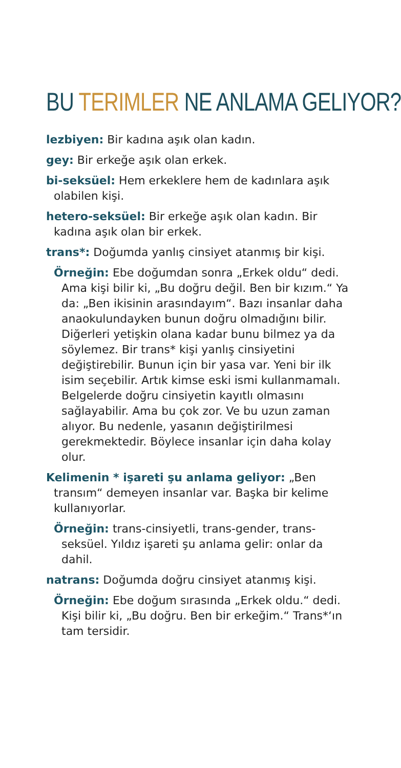BU TERIMLER NE ANLAMA GELIYOR?
lezbiyen: Bir kadına aşık olan kadın.
gey: Bir erkeğe aşık olan erkek.
bi-seksüel: Hem erkeklere hem de kadınlara aşık olabilen kişi.
hetero-seksüel: Bir erkeğe aşık olan kadın. Bir kadına aşık olan bir erkek.
trans*: Doğumda yanlış cinsiyet atanmış bir kişi.
Örneğin: Ebe doğumdan sonra „Erkek oldu“ dedi. Ama kişi bilir ki, „Bu doğru değil. Ben bir kızım.“ Ya da: „Ben ikisinin arasındayım“. Bazı insanlar daha anaokulundayken bunun doğru olmadığını bilir. Diğerleri yetişkin olana kadar bunu bilmez ya da söylemez. Bir trans* kişi yanlış cinsiyetini değiştirebilir. Bunun için bir yasa var. Yeni bir ilk isim seçebilir. Artık kimse eski ismi kullanmamalı. Belgelerde doğru cinsiyetin kayıtlı olmasını sağlayabilir. Ama bu çok zor. Ve bu uzun zaman alıyor. Bu nedenle, yasanın değiştirilmesi gerekmektedir. Böylece insanlar için daha kolay olur.
Kelimenin * işareti şu anlama geliyor: „Ben transım“ demeyen insanlar var. Başka bir kelime kullanıyorlar.
Örneğin: trans-cinsiyetli, trans-gender, trans-seksüel. Yıldız işareti şu anlama gelir: onlar da dahil.
natrans: Doğumda doğru cinsiyet atanmış kişi.
Örneğin: Ebe doğum sırasında „Erkek oldu.“ dedi. Kişi bilir ki, „Bu doğru. Ben bir erkeğim.“ Trans*‘ın tam tersidir.